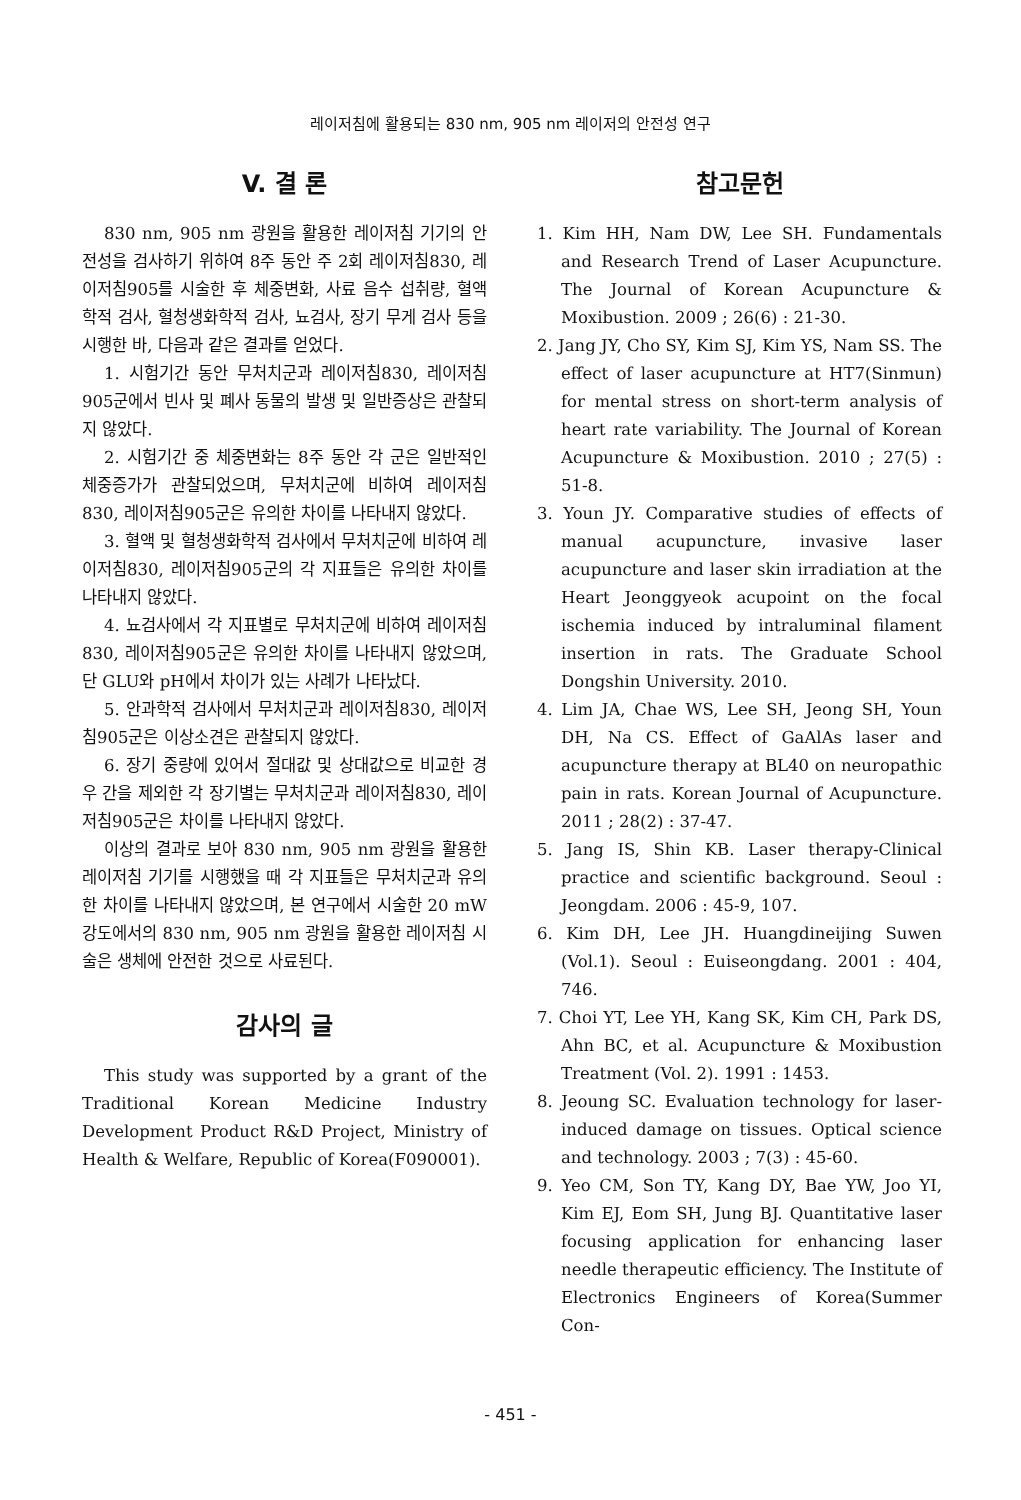레이저침에 활용되는 830 nm, 905 nm 레이저의 안전성 연구
V. 결 론
830 nm, 905 nm 광원을 활용한 레이저침 기기의 안전성을 검사하기 위하여 8주 동안 주 2회 레이저침830, 레이저침905를 시술한 후 체중변화, 사료 음수 섭취량, 혈액학적 검사, 혈청생화학적 검사, 뇨검사, 장기 무게 검사 등을 시행한 바, 다음과 같은 결과를 얻었다.
1. 시험기간 동안 무처치군과 레이저침830, 레이저침905군에서 빈사 및 폐사 동물의 발생 및 일반증상은 관찰되지 않았다.
2. 시험기간 중 체중변화는 8주 동안 각 군은 일반적인 체중증가가 관찰되었으며, 무처치군에 비하여 레이저침830, 레이저침905군은 유의한 차이를 나타내지 않았다.
3. 혈액 및 혈청생화학적 검사에서 무처치군에 비하여 레이저침830, 레이저침905군의 각 지표들은 유의한 차이를 나타내지 않았다.
4. 뇨검사에서 각 지표별로 무처치군에 비하여 레이저침830, 레이저침905군은 유의한 차이를 나타내지 않았으며, 단 GLU와 pH에서 차이가 있는 사례가 나타났다.
5. 안과학적 검사에서 무처치군과 레이저침830, 레이저침905군은 이상소견은 관찰되지 않았다.
6. 장기 중량에 있어서 절대값 및 상대값으로 비교한 경우 간을 제외한 각 장기별는 무처치군과 레이저침830, 레이저침905군은 차이를 나타내지 않았다.
이상의 결과로 보아 830 nm, 905 nm 광원을 활용한 레이저침 기기를 시행했을 때 각 지표들은 무처치군과 유의한 차이를 나타내지 않았으며, 본 연구에서 시술한 20 mW 강도에서의 830 nm, 905 nm 광원을 활용한 레이저침 시술은 생체에 안전한 것으로 사료된다.
감사의 글
This study was supported by a grant of the Traditional Korean Medicine Industry Development Product R&D Project, Ministry of Health & Welfare, Republic of Korea(F090001).
참고문헌
1. Kim HH, Nam DW, Lee SH. Fundamentals and Research Trend of Laser Acupuncture. The Journal of Korean Acupuncture & Moxibustion. 2009 ; 26(6) : 21-30.
2. Jang JY, Cho SY, Kim SJ, Kim YS, Nam SS. The effect of laser acupuncture at HT7(Sinmun) for mental stress on short-term analysis of heart rate variability. The Journal of Korean Acupuncture & Moxibustion. 2010 ; 27(5) : 51-8.
3. Youn JY. Comparative studies of effects of manual acupuncture, invasive laser acupuncture and laser skin irradiation at the Heart Jeonggyeok acupoint on the focal ischemia induced by intraluminal filament insertion in rats. The Graduate School Dongshin University. 2010.
4. Lim JA, Chae WS, Lee SH, Jeong SH, Youn DH, Na CS. Effect of GaAlAs laser and acupuncture therapy at BL40 on neuropathic pain in rats. Korean Journal of Acupuncture. 2011 ; 28(2) : 37-47.
5. Jang IS, Shin KB. Laser therapy-Clinical practice and scientific background. Seoul : Jeongdam. 2006 : 45-9, 107.
6. Kim DH, Lee JH. Huangdineijing Suwen (Vol.1). Seoul : Euiseongdang. 2001 : 404, 746.
7. Choi YT, Lee YH, Kang SK, Kim CH, Park DS, Ahn BC, et al. Acupuncture & Moxibustion Treatment (Vol. 2). 1991 : 1453.
8. Jeoung SC. Evaluation technology for laser-induced damage on tissues. Optical science and technology. 2003 ; 7(3) : 45-60.
9. Yeo CM, Son TY, Kang DY, Bae YW, Joo YI, Kim EJ, Eom SH, Jung BJ. Quantitative laser focusing application for enhancing laser needle therapeutic efficiency. The Institute of Electronics Engineers of Korea(Summer Con-
- 451 -